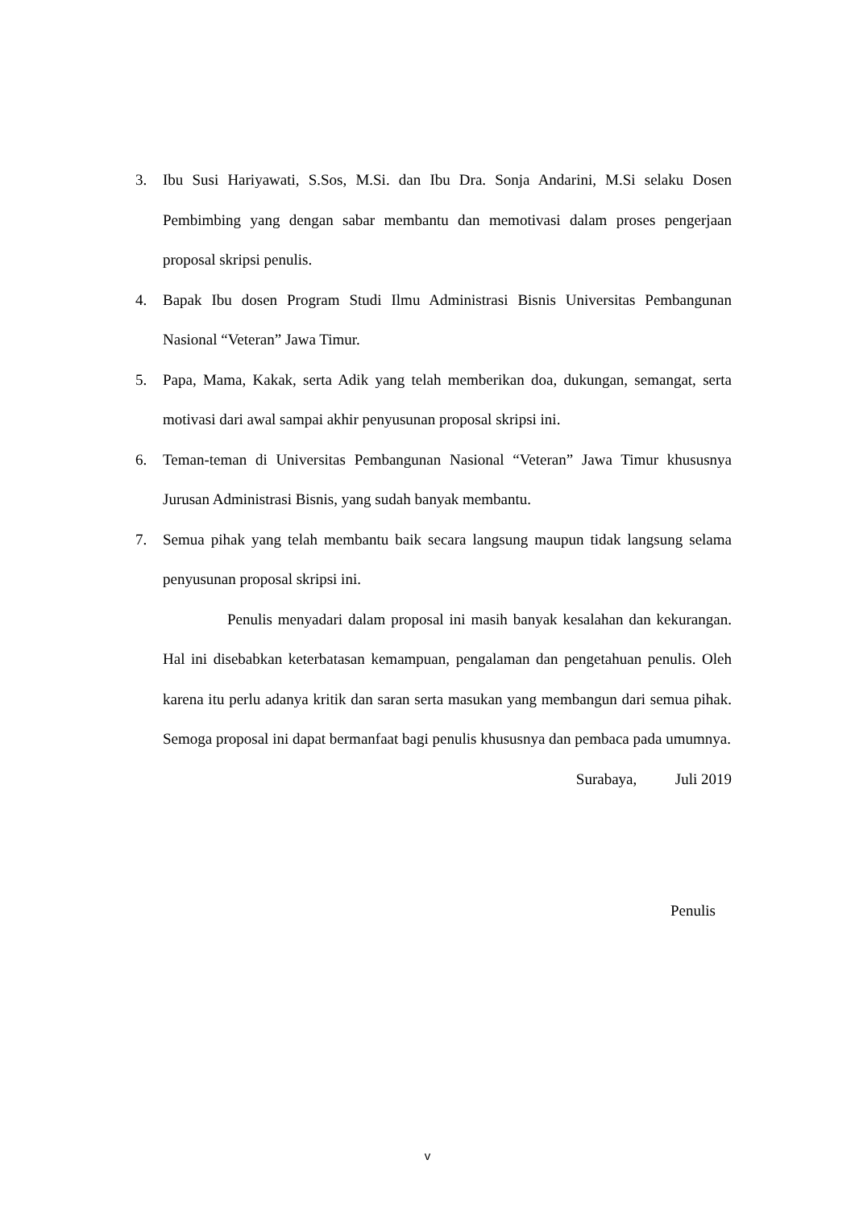3. Ibu Susi Hariyawati, S.Sos, M.Si. dan Ibu Dra. Sonja Andarini, M.Si selaku Dosen Pembimbing yang dengan sabar membantu dan memotivasi dalam proses pengerjaan proposal skripsi penulis.
4. Bapak Ibu dosen Program Studi Ilmu Administrasi Bisnis Universitas Pembangunan Nasional “Veteran” Jawa Timur.
5. Papa, Mama, Kakak, serta Adik yang telah memberikan doa, dukungan, semangat, serta motivasi dari awal sampai akhir penyusunan proposal skripsi ini.
6. Teman-teman di Universitas Pembangunan Nasional “Veteran” Jawa Timur khususnya Jurusan Administrasi Bisnis, yang sudah banyak membantu.
7. Semua pihak yang telah membantu baik secara langsung maupun tidak langsung selama penyusunan proposal skripsi ini.
Penulis menyadari dalam proposal ini masih banyak kesalahan dan kekurangan. Hal ini disebabkan keterbatasan kemampuan, pengalaman dan pengetahuan penulis. Oleh karena itu perlu adanya kritik dan saran serta masukan yang membangun dari semua pihak. Semoga proposal ini dapat bermanfaat bagi penulis khususnya dan pembaca pada umumnya.
Surabaya, Juli 2019
Penulis
v